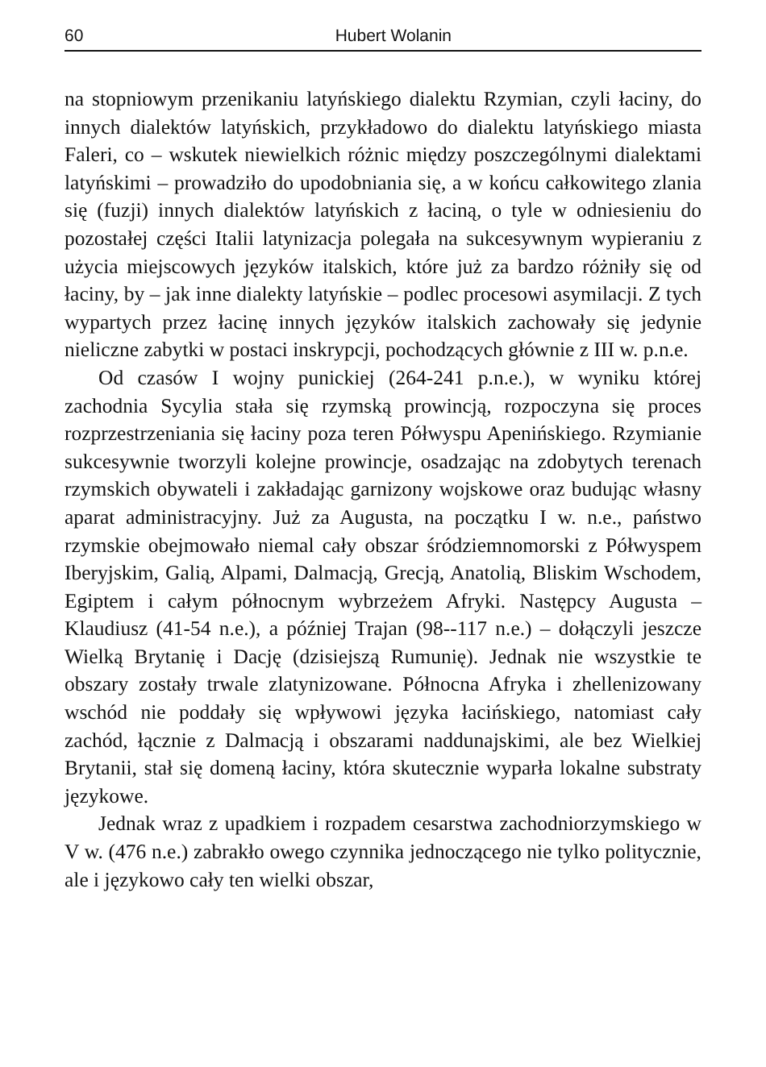60 Hubert Wolanin
na stopniowym przenikaniu latyńskiego dialektu Rzymian, czyli łaciny, do innych dialektów latyńskich, przykładowo do dialektu latyńskiego miasta Faleri, co – wskutek niewielkich różnic między poszczególnymi dialektami latyńskimi – prowadziło do upodobnia­nia się, a w końcu całkowitego zlania się (fuzji) innych dialektów latyńskich z łaciną, o tyle w odniesieniu do pozostałej części Italii latynizacja polegała na sukcesywnym wypieraniu z użycia miejsco­wych języków italskich, które już za bardzo różniły się od łaciny, by – jak inne dialekty latyńskie – podlec procesowi asymilacji. Z tych wypartych przez łacinę innych języków italskich zachowały się jedynie nieliczne zabytki w postaci inskrypcji, pochodzących głównie z III w. p.n.e.
Od czasów I wojny punickiej (264-241 p.n.e.), w wyniku któ­rej zachodnia Sycylia stała się rzymską prowincją, rozpoczyna się proces rozprzestrzeniania się łaciny poza teren Półwyspu Ape­nińskiego. Rzymianie sukcesywnie tworzyli kolejne prowincje, osadzając na zdobytych terenach rzymskich obywateli i zakłada­jąc garnizony wojskowe oraz budując własny aparat administra­cyjny. Już za Augusta, na początku I w. n.e., państwo rzymskie obejmowało niemal cały obszar śródziemnomorski z Półwyspem Iberyjskim, Galią, Alpami, Dalmacją, Grecją, Anatolią, Bliskim Wschodem, Egiptem i całym północnym wybrzeżem Afryki. Na­stępcy Augusta – Klaudiusz (41-54 n.e.), a później Trajan (98--117 n.e.) – dołączyli jeszcze Wielką Brytanię i Dację (dzisiejszą Rumunię). Jednak nie wszystkie te obszary zostały trwale zlaty­nizowane. Północna Afryka i zhellenizowany wschód nie poddały się wpływowi języka łacińskiego, natomiast cały zachód, łącznie z Dalmacją i obszarami naddunajskimi, ale bez Wielkiej Brytanii, stał się domeną łaciny, która skutecznie wyparła lokalne substraty językowe.
Jednak wraz z upadkiem i rozpadem cesarstwa zachodnio­rzymskiego w V w. (476 n.e.) zabrakło owego czynnika jednoczą­cego nie tylko politycznie, ale i językowo cały ten wielki obszar,